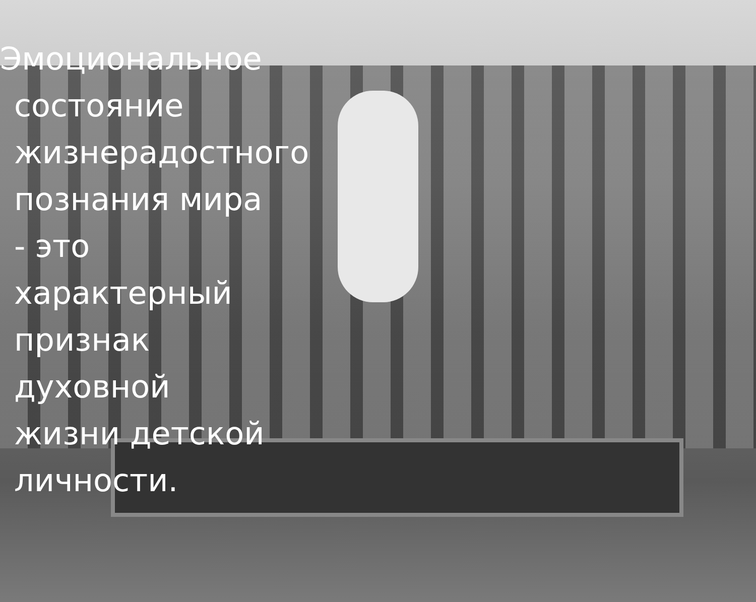Эмоциональное состояние жизнерадостного познания мира - это характерный признак духовной жизни детской личности.